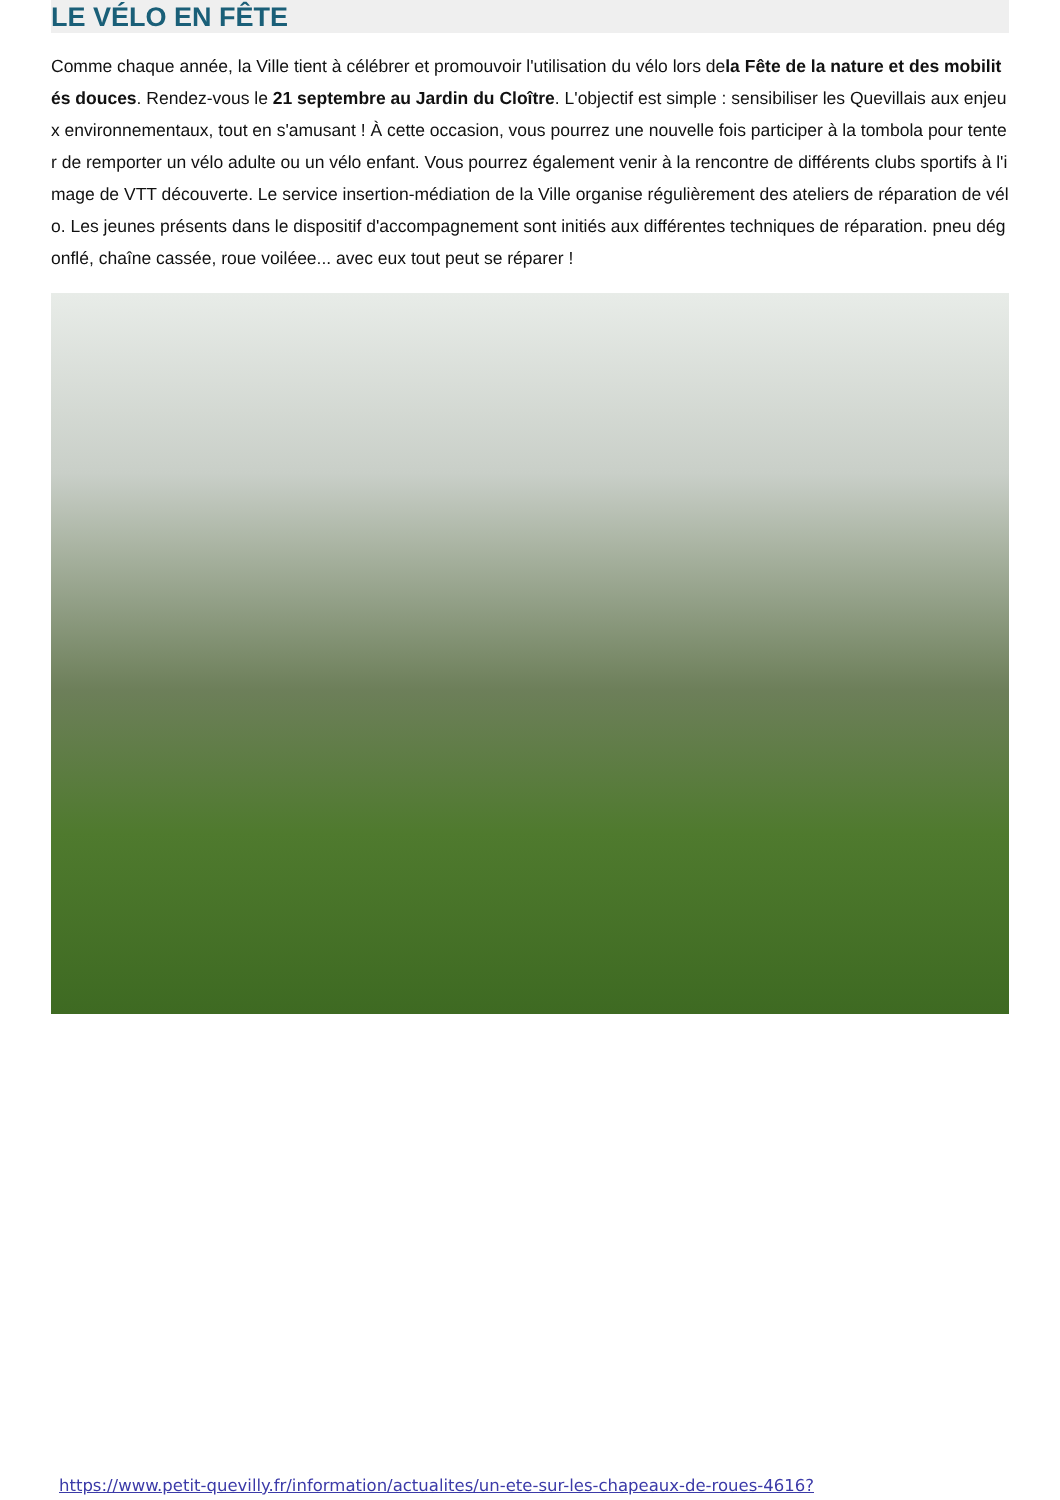LE VÉLO EN FÊTE
Comme chaque année, la Ville tient à célébrer et promouvoir l'utilisation du vélo lors dela Fête de la nature et des mobilités douces. Rendez-vous le 21 septembre au Jardin du Cloître. L'objectif est simple : sensibiliser les Quevillais aux enjeux environnementaux, tout en s'amusant ! À cette occasion, vous pourrez une nouvelle fois participer à la tombola pour tenter de remporter un vélo adulte ou un vélo enfant. Vous pourrez également venir à la rencontre de différents clubs sportifs à l'image de VTT découverte. Le service insertion-médiation de la Ville organise régulièrement des ateliers de réparation de vélo. Les jeunes présents dans le dispositif d'accompagnement sont initiés aux différentes techniques de réparation. pneu dégonflé, chaîne cassée, roue voiléee... avec eux tout peut se réparer !
https://www.petit-quevilly.fr/information/actualites/un-ete-sur-les-chapeaux-de-roues-4616?